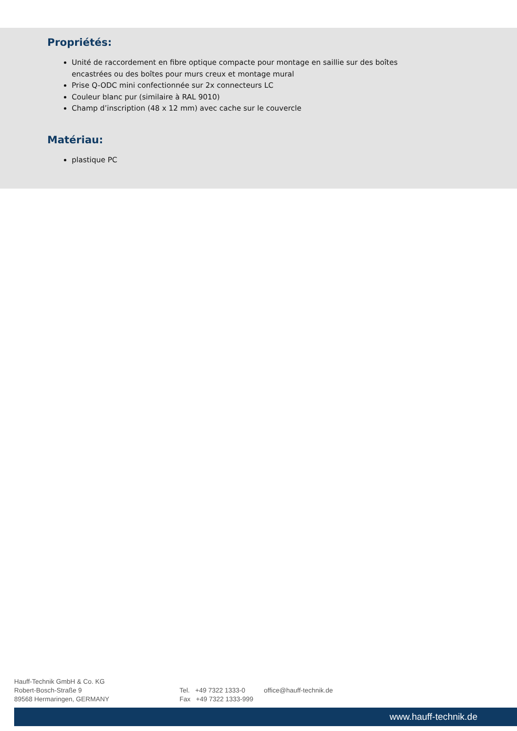Propriétés:
Unité de raccordement en fibre optique compacte pour montage en saillie sur des boîtes encastrées ou des boîtes pour murs creux et montage mural
Prise Q-ODC mini confectionnée sur 2x connecteurs LC
Couleur blanc pur (similaire à RAL 9010)
Champ d’inscription (48 x 12 mm) avec cache sur le couvercle
Matériau:
plastique PC
Hauff-Technik GmbH & Co. KG
Robert-Bosch-Straße 9
89568 Hermaringen, GERMANY
Tel. +49 7322 1333-0
Fax +49 7322 1333-999
office@hauff-technik.de
www.hauff-technik.de